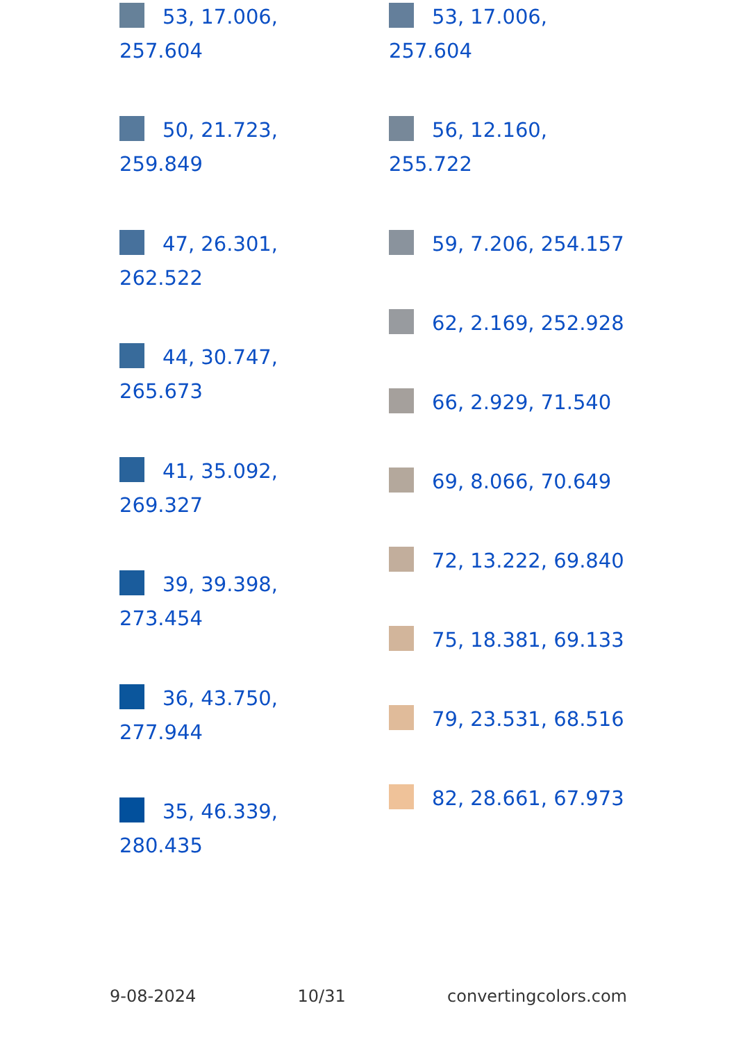53, 17.006, 257.604
50, 21.723, 259.849
47, 26.301, 262.522
44, 30.747, 265.673
41, 35.092, 269.327
39, 39.398, 273.454
36, 43.750, 277.944
35, 46.339, 280.435
53, 17.006, 257.604
56, 12.160, 255.722
59, 7.206, 254.157
62, 2.169, 252.928
66, 2.929, 71.540
69, 8.066, 70.649
72, 13.222, 69.840
75, 18.381, 69.133
79, 23.531, 68.516
82, 28.661, 67.973
9-08-2024 10/31 convertingcolors.com